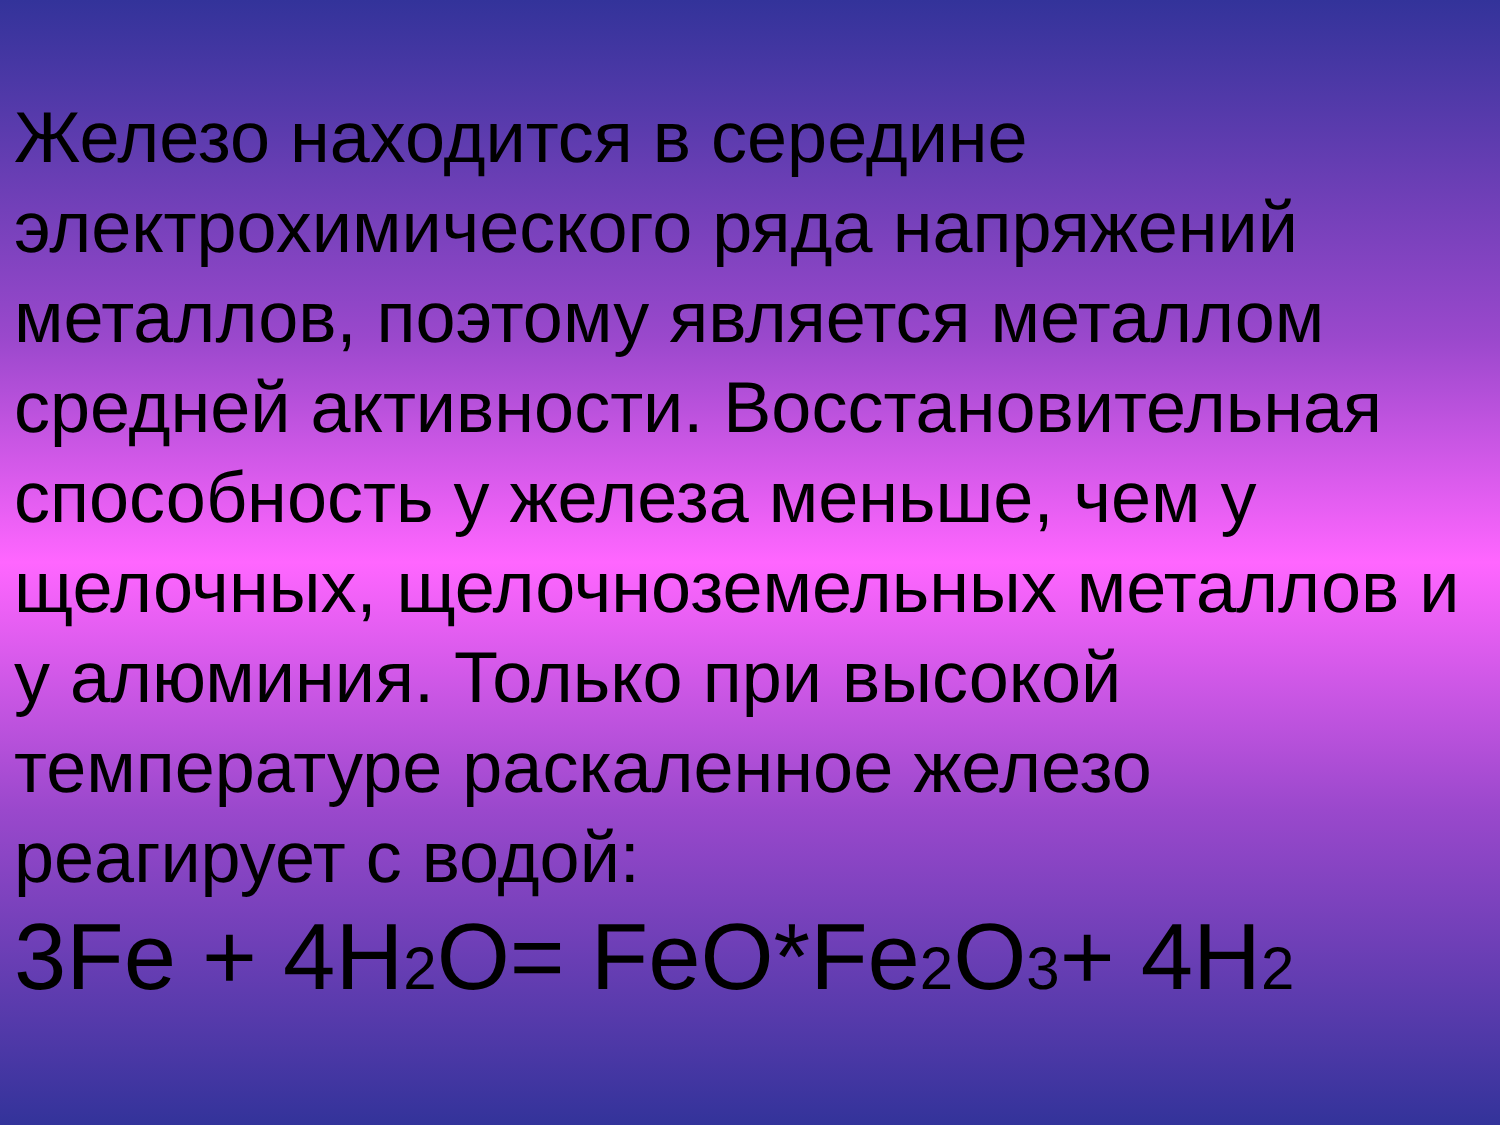Железо находится в середине электрохимического ряда напряжений металлов, поэтому является металлом средней активности. Восстановительная способность у железа меньше, чем у щелочных, щелочноземельных металлов и у алюминия. Только при высокой температуре раскаленное железо реагирует с водой:
3Fe + 4H<sub>2</sub>O= FeO*Fe<sub>2</sub>O<sub>3</sub>+ 4H<sub>2</sub>